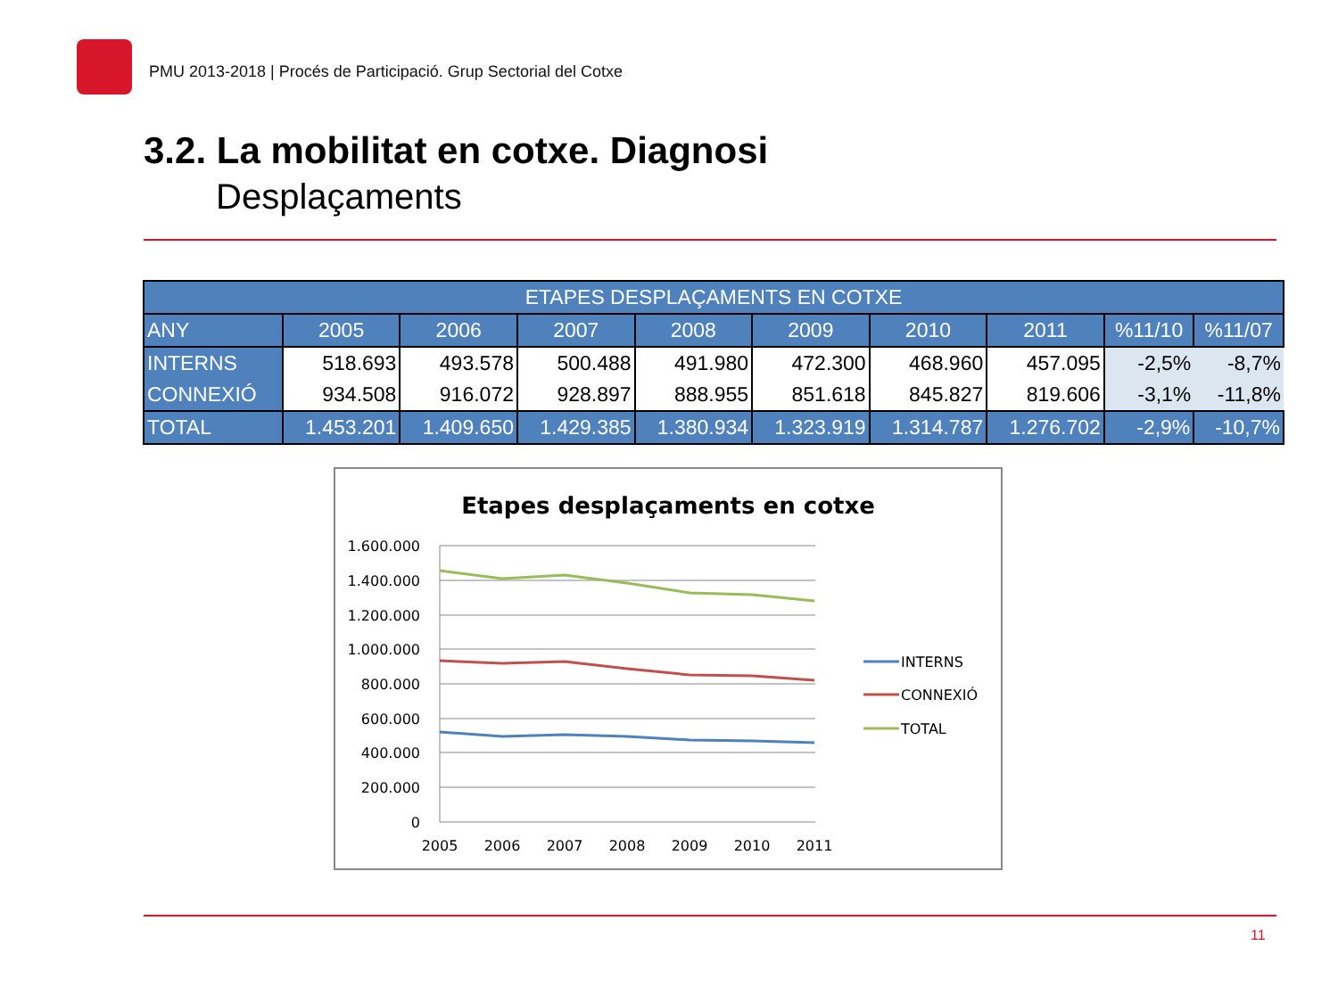PMU 2013-2018 | Procés de Participació. Grup Sectorial del Cotxe
3.2. La mobilitat en cotxe. Diagnosi
Desplaçaments
| ETAPES DESPLAÇAMENTS EN COTXE | | | | | | | | | |
| --- | --- | --- | --- | --- | --- | --- | --- | --- | --- |
| ANY | 2005 | 2006 | 2007 | 2008 | 2009 | 2010 | 2011 | %11/10 | %11/07 |
| INTERNS | 518.693 | 493.578 | 500.488 | 491.980 | 472.300 | 468.960 | 457.095 | -2,5% | -8,7% |
| CONNEXIÓ | 934.508 | 916.072 | 928.897 | 888.955 | 851.618 | 845.827 | 819.606 | -3,1% | -11,8% |
| TOTAL | 1.453.201 | 1.409.650 | 1.429.385 | 1.380.934 | 1.323.919 | 1.314.787 | 1.276.702 | -2,9% | -10,7% |
Etapes desplaçaments en cotxe
1.600.000
1.400.000
1.200.000
1.000.000
800.000
600.000
400.000
200.000
0
2005
2006
2007
2008
2009
2010
2011
INTERNS
CONNEXIÓ
TOTAL
11